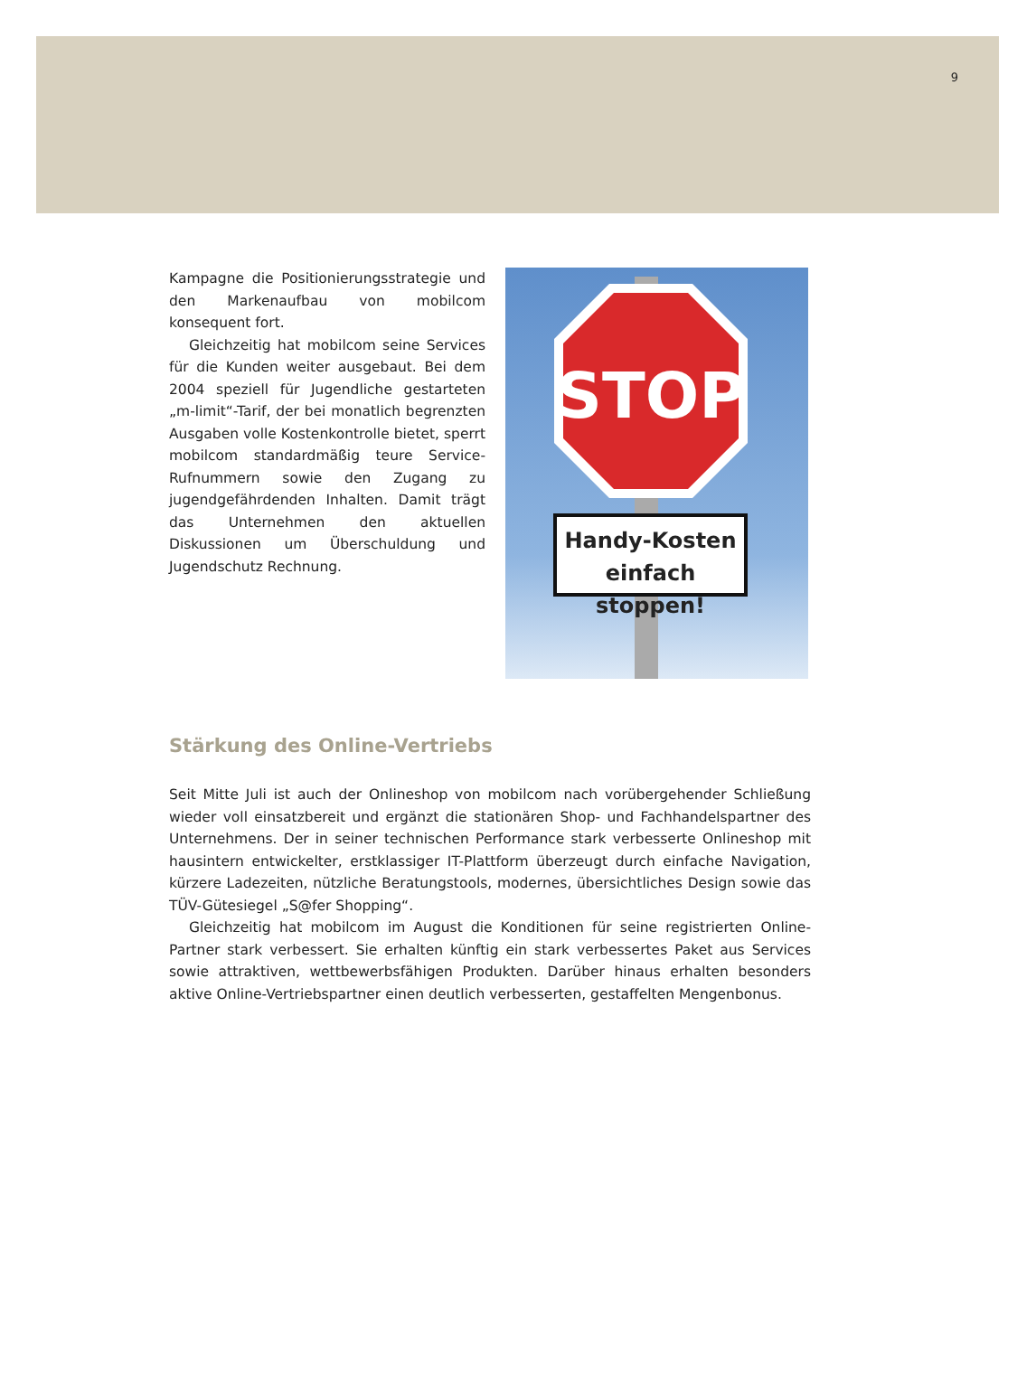9
Kampagne die Positionierungsstrategie und den Markenaufbau von mobilcom konsequent fort.
Gleichzeitig hat mobilcom seine Services für die Kunden weiter ausgebaut. Bei dem 2004 speziell für Jugendliche gestarteten „m-limit“-Tarif, der bei monatlich begrenzten Ausgaben volle Kostenkontrolle bietet, sperrt mobilcom standardmäßig teure Service-Rufnummern sowie den Zugang zu jugendgefährdenden Inhalten. Damit trägt das Unternehmen den aktuellen Diskussionen um Überschuldung und Jugendschutz Rechnung.
STOP
Handy-Kosten
einfach stoppen!
Stärkung des Online-Vertriebs
Seit Mitte Juli ist auch der Onlineshop von mobilcom nach vorübergehender Schließung wieder voll einsatzbereit und ergänzt die stationären Shop- und Fachhandelspartner des Unternehmens. Der in seiner technischen Performance stark verbesserte Onlineshop mit hausintern entwickelter, erstklassiger IT-Plattform überzeugt durch einfache Navigation, kürzere Ladezeiten, nützliche Beratungstools, modernes, übersichtliches Design sowie das TÜV-Gütesiegel „S@fer Shopping“.
Gleichzeitig hat mobilcom im August die Konditionen für seine registrierten Online-Partner stark verbessert. Sie erhalten künftig ein stark verbessertes Paket aus Services sowie attraktiven, wettbewerbsfähigen Produkten. Darüber hinaus erhalten besonders aktive Online-Vertriebspartner einen deutlich verbesserten, gestaffelten Mengenbonus.